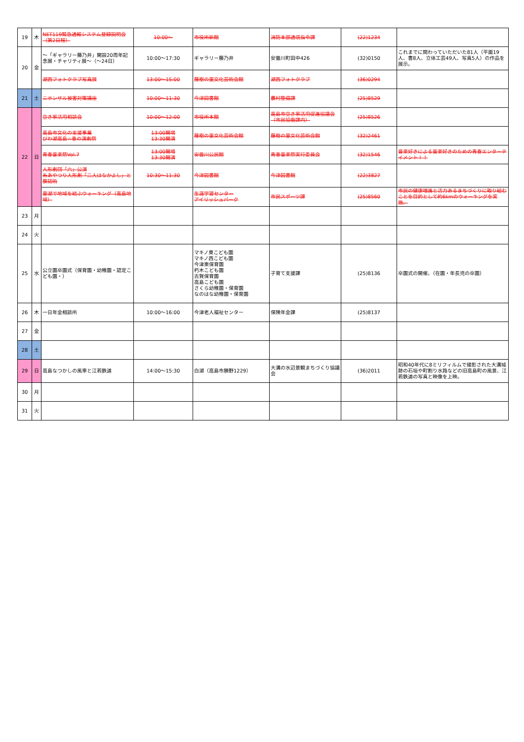| 19 | 木 | NET119緊急通報システム登録説明会（第2日程） | 10:00～ | 市役所新館 | 消防本部通信指令課 | (22)1234 | |
| 20 | 金 | ～「ギャラリー藤乃井」開設20周年記念展・チャリティ展～（～24日） | 10:00～17:30 | ギャラリー藤乃井 | 安曇川町田中426 | (32)0150 | これまでに関わっていただいた81人（平面19人、書8人、立体工芸49人、写真5人）の作品を展示。 |
| | | 湖西フォトクラブ写真展 | 13:00～15:00 | 藤樹の里文化芸術会館 | 湖西フォトクラブ | (36)0294 | |
| 21 | 土 | ニホンザル被害対策講座 | 10:00～11:30 | 今津図書館 | 農村整備課 | (25)8529 | |
| 22 | 日 | 空き家活用相談会 | 10:00～12:00 | 市役所本館 | 高島市空き家活用促進協議会 （市民協働課内） | (25)8526 | |
| | | 高島市文化の支援事業 びわ湖高島☆春の演劇祭 | 13:00開場 13:30開演 | 藤樹の里文化芸術会館 | 藤樹の里文化芸術会館 | (32)2461 | |
| | | 青春音楽祭Vol.7 | 13:00開場 13:30開演 | 安曇川公民館 | 青春音楽祭実行委員会 | (32)1546 | 音楽好きによる音楽好きのための青春エンターテイメント！！ |
| | | 人形劇団「六」公演 糸あやつり人形劇「二人はなかよし」と腹話術 | 10:30～11:30 | 今津図書館 | 今津図書館 | (22)3827 | |
| | | 里湖で地域を結ぶウォーキング（高島地域） | | 生涯学習センター アイリッシュパーク | 市民スポーツ課 | (25)8560 | 市民の健康増進と活力あるまちづくりに取り組むことを目的として約6kmのウォーキングを実施。 |
| 23 | 月 | | | | | | |
| 24 | 火 | | | | | | |
| 25 | 水 | 公立園卒園式（保育園・幼稚園・認定こども園・） | | マキノ東こども園 マキノ西こども園 今津東保育園 朽木こども園 古賀保育園 高島こども園 さくら幼稚園・保育園 なのはな幼稚園・保育園 | 子育て支援課 | (25)8136 | 卒園式の開催。（在園・年長児の卒園） |
| 26 | 木 | 一日年金相談所 | 10:00～16:00 | 今津老人福祉センター | 保険年金課 | (25)8137 | |
| 27 | 金 | | | | | | |
| 28 | 土 | | | | | | |
| 29 | 日 | 高島なつかしの風車と江若鉄道 | 14:00～15:30 | 白湖（高島市勝野1229） | 大溝の水辺景観まちづくり協議会 | (36)2011 | 昭和40年代に8ミリフィルムで撮影された大溝城跡の石垣や町割り水路などの旧高島町の風景、江若鉄道の写真と映像を上映。 |
| 30 | 月 | | | | | | |
| 31 | 火 | | | | | | |